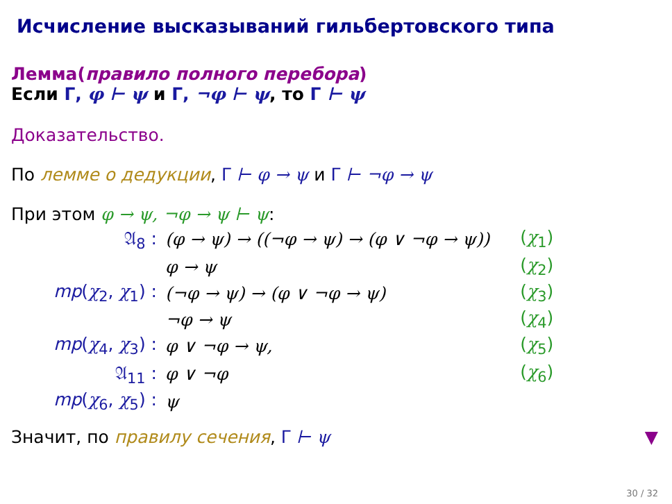Исчисление высказываний гильбертовского типа
Лемма(правило полного перебора)
Если Γ, φ ⊢ ψ и Γ, ¬φ ⊢ ψ, то Γ ⊢ ψ
Доказательство.
По лемме о дедукции, Γ ⊢ φ → ψ и Γ ⊢ ¬φ → ψ
При этом φ → ψ, ¬φ → ψ ⊢ ψ:
| 𝔄<sub>8</sub> : | (φ → ψ) → ((¬φ → ψ) → (φ ∨ ¬φ → ψ)) | ( χ<sub>1</sub>) |
| | φ → ψ | ( χ<sub>2</sub>) |
| mp ( χ<sub>2</sub>, χ<sub>1</sub>) : | (¬φ → ψ) → (φ ∨ ¬φ → ψ) | ( χ<sub>3</sub>) |
| | ¬φ → ψ | ( χ<sub>4</sub>) |
| mp ( χ<sub>4</sub>, χ<sub>3</sub>) : | φ ∨ ¬φ → ψ, | ( χ<sub>5</sub>) |
| 𝔄<sub>11</sub> : | φ ∨ ¬φ | ( χ<sub>6</sub>) |
| mp ( χ<sub>6</sub>, χ<sub>5</sub>) : | ψ | |
Значит, по правилу сечения, Γ ⊢ ψ ▼
30 / 32